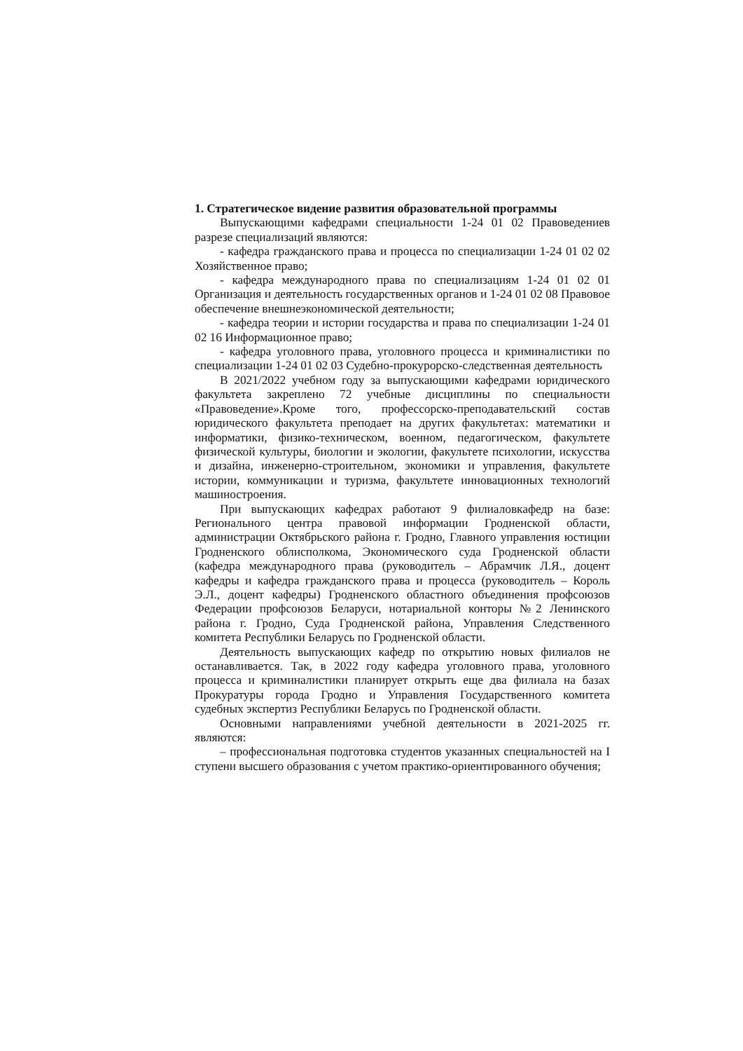1. Стратегическое видение развития образовательной программы
Выпускающими кафедрами специальности 1-24 01 02 Правоведениев разрезе специализаций являются:
- кафедра гражданского права и процесса по специализации 1-24 01 02 02 Хозяйственное право;
- кафедра международного права по специализациям 1-24 01 02 01 Организация и деятельность государственных органов и 1-24 01 02 08 Правовое обеспечение внешнеэкономической деятельности;
- кафедра теории и истории государства и права по специализации 1-24 01 02 16 Информационное право;
- кафедра уголовного права, уголовного процесса и криминалистики по специализации 1-24 01 02 03 Судебно-прокурорско-следственная деятельность
В 2021/2022 учебном году за выпускающими кафедрами юридического факультета закреплено 72 учебные дисциплины по специальности «Правоведение».Кроме того, профессорско-преподавательский состав юридического факультета преподает на других факультетах: математики и информатики, физико-техническом, военном, педагогическом, факультете физической культуры, биологии и экологии, факультете психологии, искусства и дизайна, инженерно-строительном, экономики и управления, факультете истории, коммуникации и туризма, факультете инновационных технологий машиностроения.
При выпускающих кафедрах работают 9 филиаловкафедр на базе: Регионального центра правовой информации Гродненской области, администрации Октябрьского района г. Гродно, Главного управления юстиции Гродненского облисполкома, Экономического суда Гродненской области (кафедра международного права (руководитель – Абрамчик Л.Я., доцент кафедры и кафедра гражданского права и процесса (руководитель – Король Э.Л., доцент кафедры) Гродненского областного объединения профсоюзов Федерации профсоюзов Беларуси, нотариальной конторы №2 Ленинского района г. Гродно, Суда Гродненской района, Управления Следственного комитета Республики Беларусь по Гродненской области.
Деятельность выпускающих кафедр по открытию новых филиалов не останавливается. Так, в 2022 году кафедра уголовного права, уголовного процесса и криминалистики планирует открыть еще два филиала на базах Прокуратуры города Гродно и Управления Государственного комитета судебных экспертиз Республики Беларусь по Гродненской области.
Основными направлениями учебной деятельности в 2021-2025 гг. являются:
– профессиональная подготовка студентов указанных специальностей на I ступени высшего образования с учетом практико-ориентированного обучения;